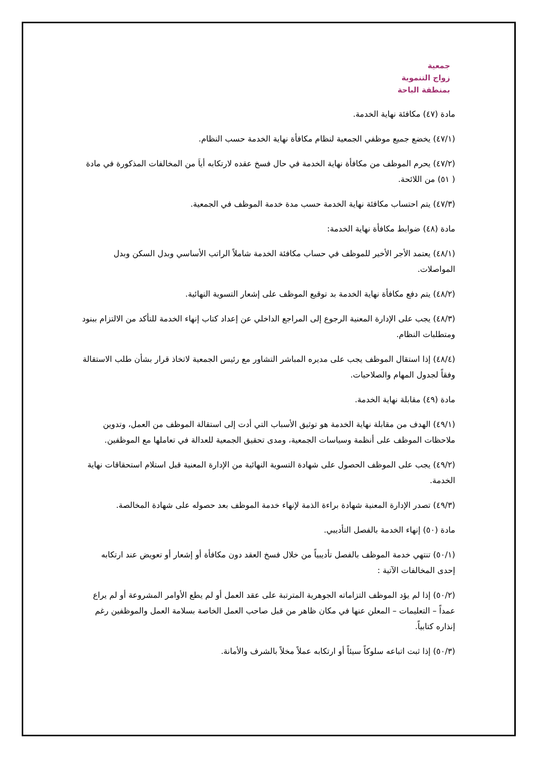جمعية
زواج التنموية
بمنطقة الباحة
مادة (٤٧) مكافئة نهاية الخدمة.
(٤٧/١) يخضع جميع موظفي الجمعية لنظام مكافأة نهاية الخدمة حسب النظام.
(٤٧/٢) يحرم الموظف من مكافأة نهاية الخدمة في حال فسخ عقده لارتكابه أياَ من المخالفات المذكورة في مادة ( ٥١) من اللائحة.
(٤٧/٣) يتم احتساب مكافئة نهاية الخدمة حسب مدة خدمة الموظف في الجمعية.
مادة (٤٨) ضوابط مكافأة نهاية الخدمة:
(٤٨/١) يعتمد الأجر الأخير للموظف في حساب مكافئة الخدمة شاملاً الراتب الأساسي وبدل السكن وبدل المواصلات.
(٤٨/٢) يتم دفع مكافأة نهاية الخدمة بد توقيع الموظف على إشعار التسوية النهائية.
(٤٨/٣) يجب على الإدارة المعنية الرجوع إلى المراجع الداخلي عن إعداد كتاب إنهاء الخدمة للتأكد من الالتزام ببنود ومتطلبات النظام.
(٤٨/٤) إذا استقال الموظف يجب على مديره المباشر التشاور مع رئيس الجمعية لاتخاذ قرار بشأن طلب الاستقالة وفقاً لجدول المهام والصلاحيات.
مادة (٤٩) مقابلة نهاية الخدمة.
(٤٩/١) الهدف من مقابلة نهاية الخدمة هو توثيق الأسباب التي أدت إلى استقالة الموظف من العمل، وتدوين ملاحظات الموظف على أنظمة وسياسات الجمعية، ومدى تحقيق الجمعية للعدالة في تعاملها مع الموظفين.
(٤٩/٢) يجب على الموظف الحصول على شهادة التسوية النهائية من الإدارة المعنية قبل استلام استحقاقات نهاية الخدمة.
(٤٩/٣) تصدر الإدارة المعنية شهادة براءة الذمة لإنهاء خدمة الموظف بعد حصوله على شهادة المخالصة.
مادة (٥٠) إنهاء الخدمة بالفصل التأديبي.
(٥٠/١) تنتهي خدمة الموظف بالفصل تأديبياً من خلال فسخ العقد دون مكافأة أو إشعار أو تعويض عند ارتكابه إحدى المخالفات الآتية :
(٥٠/٢) إذا لم يؤد الموظف التزاماته الجوهرية المترتبة على عقد العمل أو لم يطع الأوامر المشروعة أو لم يراع عمداً – التعليمات – المعلن عنها في مكان ظاهر من قبل صاحب العمل الخاصة بسلامة العمل والموظفين رغم إنذاره كتابياً.
(٥٠/٣) إذا ثبت اتباعه سلوكاً سيئاً أو ارتكابه عملاً مخلاً بالشرف والأمانة.